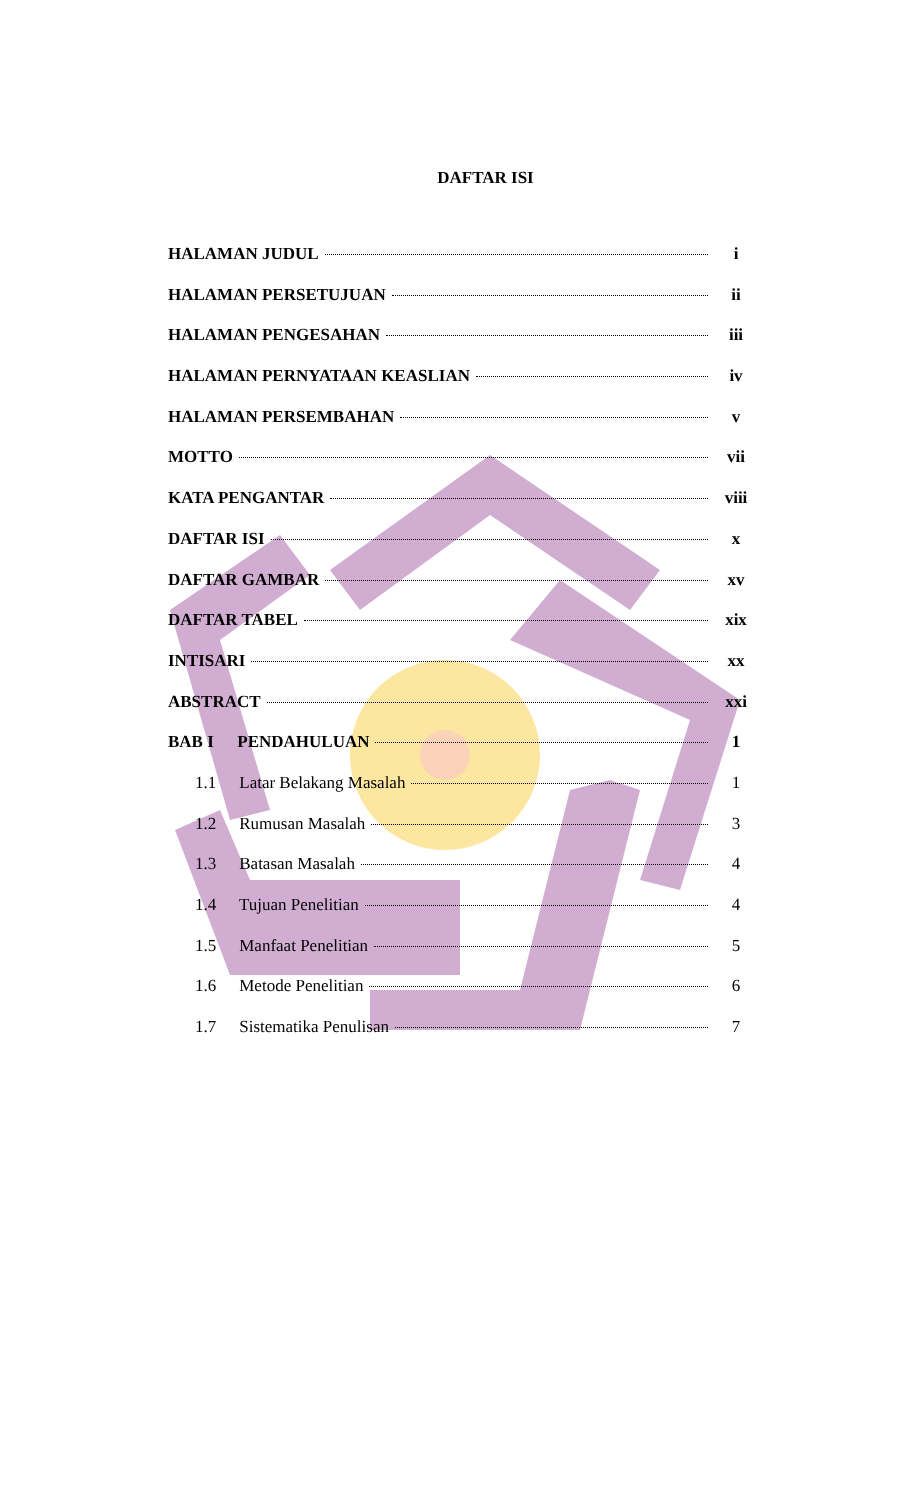DAFTAR ISI
HALAMAN JUDUL i
HALAMAN PERSETUJUAN ii
HALAMAN PENGESAHAN iii
HALAMAN PERNYATAAN KEASLIAN iv
HALAMAN PERSEMBAHAN v
MOTTO vii
KATA PENGANTAR viii
DAFTAR ISI x
DAFTAR GAMBAR xv
DAFTAR TABEL xix
INTISARI xx
ABSTRACT xxi
BAB I PENDAHULUAN 1
1.1 Latar Belakang Masalah 1
1.2 Rumusan Masalah 3
1.3 Batasan Masalah 4
1.4 Tujuan Penelitian 4
1.5 Manfaat Penelitian 5
1.6 Metode Penelitian 6
1.7 Sistematika Penulisan 7